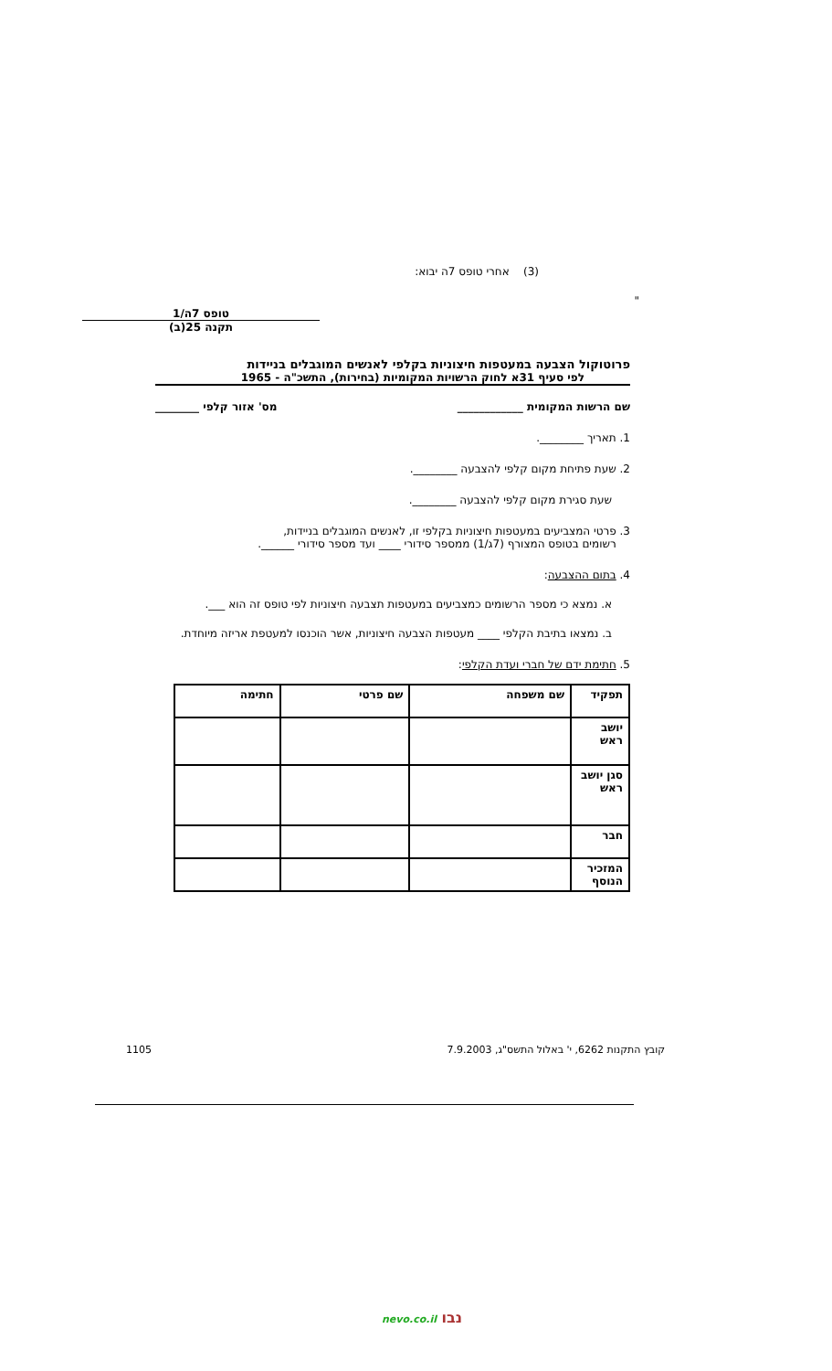(3) אחרי טופס 7ה יבוא:
"
טופס 7ה/1
תקנה 25(ב)
פרוטוקול הצבעה במעטפות חיצוניות בקלפי לאנשים המוגבלים בניידות
לפי סעיף 31א לחוק הרשויות המקומיות (בחירות), התשכ"ה - 1965
שם הרשות המקומית ____________ מס' אזור קלפי ________
1. תאריך ________.
2. שעת פתיחת מקום קלפי להצבעה ________.
שעת סגירת מקום קלפי להצבעה ________.
3. פרטי המצביעים במעטפות חיצוניות בקלפי זו, לאנשים המוגבלים בניידות,
רשומים בטופס המצורף (7ג/1) ממספר סידורי ____ ועד מספר סידורי ______.
4. בתום ההצבעה:
א. נמצא כי מספר הרשומים כמצביעים במעטפות תצבעה חיצוניות לפי טופס זה הוא ___.
ב. נמצאו בתיבת הקלפי ____ מעטפות הצבעה חיצוניות, אשר הוכנסו למעטפת אריזה מיוחדת.
5. חתימת ידם של חברי ועדת הקלפי:
| תפקיד | שם משפחה | שם פרטי | חתימה |
| --- | --- | --- | --- |
| יושב ראש | | | |
| סגן יושב ראש | | | |
| חבר | | | |
| המזכיר הנוסף | | | |
קובץ התקנות 6262, י' באלול התשס"ג, 7.9.2003 1105
נבו nevo.co.il